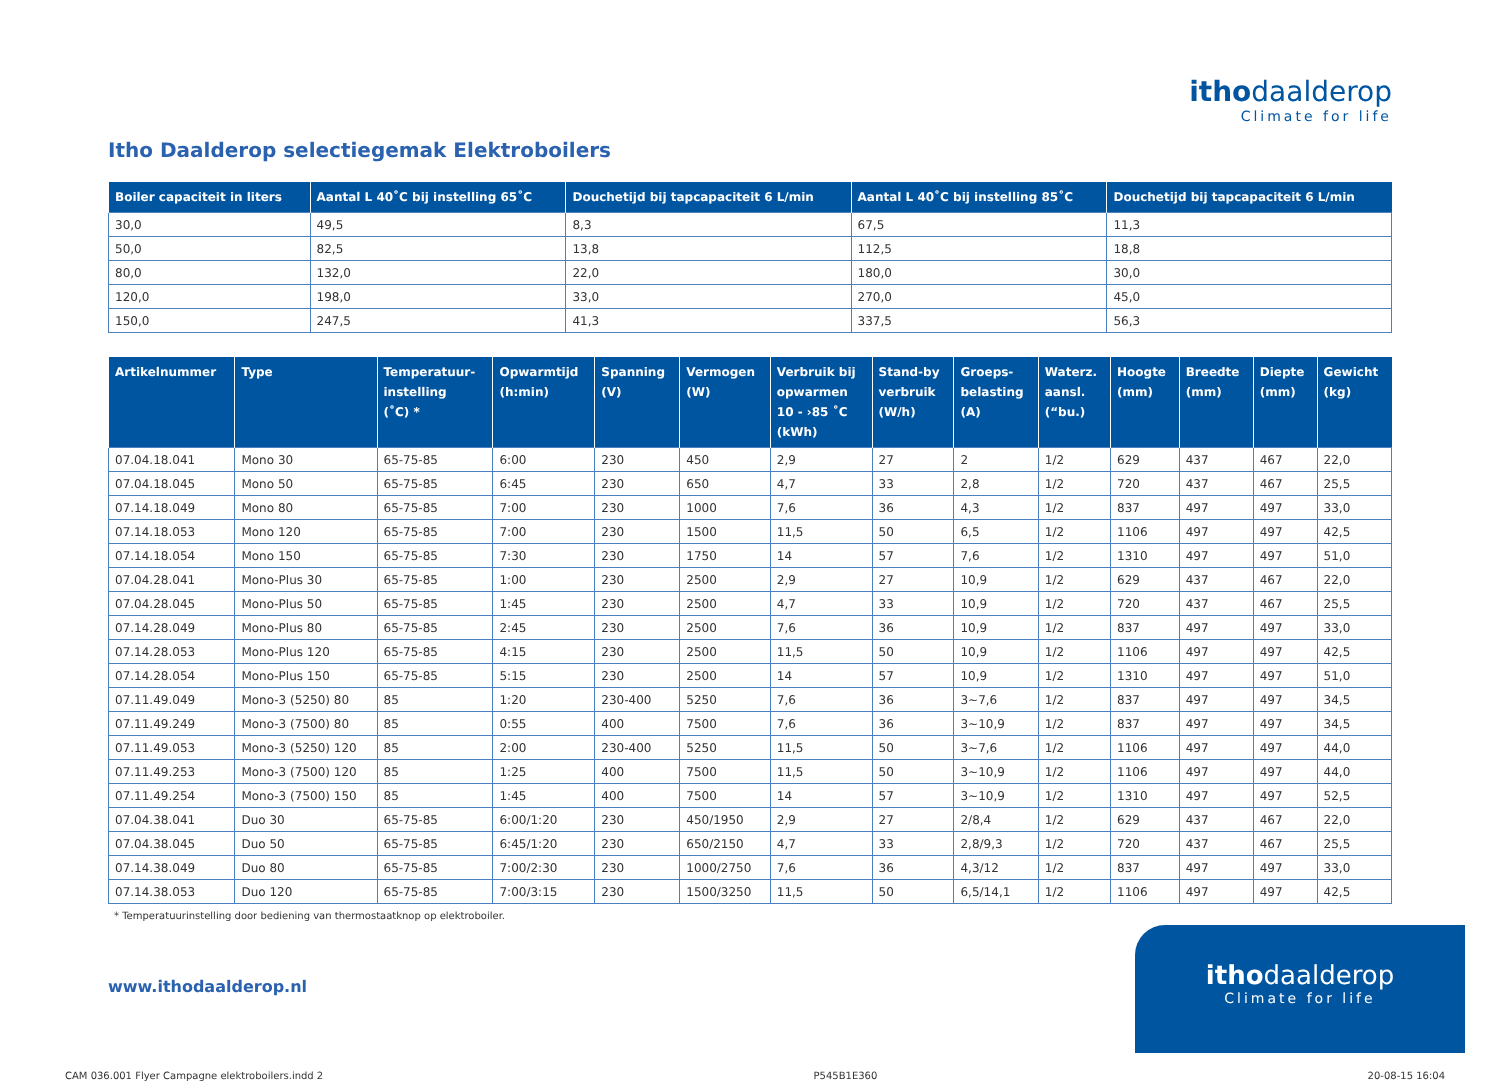itho daalderop
Climate for life
Itho Daalderop selectiegemak Elektroboilers
| Boiler capaciteit in liters | Aantal L 40˚C bij instelling 65˚C | Douchetijd bij tapcapaciteit 6 L/min | Aantal L 40˚C bij instelling 85˚C | Douchetijd bij tapcapaciteit 6 L/min |
| --- | --- | --- | --- | --- |
| 30,0 | 49,5 | 8,3 | 67,5 | 11,3 |
| 50,0 | 82,5 | 13,8 | 112,5 | 18,8 |
| 80,0 | 132,0 | 22,0 | 180,0 | 30,0 |
| 120,0 | 198,0 | 33,0 | 270,0 | 45,0 |
| 150,0 | 247,5 | 41,3 | 337,5 | 56,3 |
| Artikelnummer | Type | Temperatuur- instelling (˚C) * | Opwarmtijd (h:min) | Spanning (V) | Vermogen (W) | Verbruik bij opwarmen 10 - ›85 ˚C (kWh) | Stand-by verbruik (W/h) | Groeps- belasting (A) | Waterz. aansl. (“bu.) | Hoogte (mm) | Breedte (mm) | Diepte (mm) | Gewicht (kg) |
| --- | --- | --- | --- | --- | --- | --- | --- | --- | --- | --- | --- | --- | --- |
| 07.04.18.041 | Mono 30 | 65-75-85 | 6:00 | 230 | 450 | 2,9 | 27 | 2 | 1/2 | 629 | 437 | 467 | 22,0 |
| 07.04.18.045 | Mono 50 | 65-75-85 | 6:45 | 230 | 650 | 4,7 | 33 | 2,8 | 1/2 | 720 | 437 | 467 | 25,5 |
| 07.14.18.049 | Mono 80 | 65-75-85 | 7:00 | 230 | 1000 | 7,6 | 36 | 4,3 | 1/2 | 837 | 497 | 497 | 33,0 |
| 07.14.18.053 | Mono 120 | 65-75-85 | 7:00 | 230 | 1500 | 11,5 | 50 | 6,5 | 1/2 | 1106 | 497 | 497 | 42,5 |
| 07.14.18.054 | Mono 150 | 65-75-85 | 7:30 | 230 | 1750 | 14 | 57 | 7,6 | 1/2 | 1310 | 497 | 497 | 51,0 |
| 07.04.28.041 | Mono-Plus 30 | 65-75-85 | 1:00 | 230 | 2500 | 2,9 | 27 | 10,9 | 1/2 | 629 | 437 | 467 | 22,0 |
| 07.04.28.045 | Mono-Plus 50 | 65-75-85 | 1:45 | 230 | 2500 | 4,7 | 33 | 10,9 | 1/2 | 720 | 437 | 467 | 25,5 |
| 07.14.28.049 | Mono-Plus 80 | 65-75-85 | 2:45 | 230 | 2500 | 7,6 | 36 | 10,9 | 1/2 | 837 | 497 | 497 | 33,0 |
| 07.14.28.053 | Mono-Plus 120 | 65-75-85 | 4:15 | 230 | 2500 | 11,5 | 50 | 10,9 | 1/2 | 1106 | 497 | 497 | 42,5 |
| 07.14.28.054 | Mono-Plus 150 | 65-75-85 | 5:15 | 230 | 2500 | 14 | 57 | 10,9 | 1/2 | 1310 | 497 | 497 | 51,0 |
| 07.11.49.049 | Mono-3 (5250) 80 | 85 | 1:20 | 230-400 | 5250 | 7,6 | 36 | 3~7,6 | 1/2 | 837 | 497 | 497 | 34,5 |
| 07.11.49.249 | Mono-3 (7500) 80 | 85 | 0:55 | 400 | 7500 | 7,6 | 36 | 3~10,9 | 1/2 | 837 | 497 | 497 | 34,5 |
| 07.11.49.053 | Mono-3 (5250) 120 | 85 | 2:00 | 230-400 | 5250 | 11,5 | 50 | 3~7,6 | 1/2 | 1106 | 497 | 497 | 44,0 |
| 07.11.49.253 | Mono-3 (7500) 120 | 85 | 1:25 | 400 | 7500 | 11,5 | 50 | 3~10,9 | 1/2 | 1106 | 497 | 497 | 44,0 |
| 07.11.49.254 | Mono-3 (7500) 150 | 85 | 1:45 | 400 | 7500 | 14 | 57 | 3~10,9 | 1/2 | 1310 | 497 | 497 | 52,5 |
| 07.04.38.041 | Duo 30 | 65-75-85 | 6:00/1:20 | 230 | 450/1950 | 2,9 | 27 | 2/8,4 | 1/2 | 629 | 437 | 467 | 22,0 |
| 07.04.38.045 | Duo 50 | 65-75-85 | 6:45/1:20 | 230 | 650/2150 | 4,7 | 33 | 2,8/9,3 | 1/2 | 720 | 437 | 467 | 25,5 |
| 07.14.38.049 | Duo 80 | 65-75-85 | 7:00/2:30 | 230 | 1000/2750 | 7,6 | 36 | 4,3/12 | 1/2 | 837 | 497 | 497 | 33,0 |
| 07.14.38.053 | Duo 120 | 65-75-85 | 7:00/3:15 | 230 | 1500/3250 | 11,5 | 50 | 6,5/14,1 | 1/2 | 1106 | 497 | 497 | 42,5 |
* Temperatuurinstelling door bediening van thermostaatknop op elektroboiler.
www.ithodaalderop.nl
itho daalderop
Climate for life
CAM 036.001 Flyer Campagne elektroboilers.indd 2 P545B1E360 20-08-15 16:04